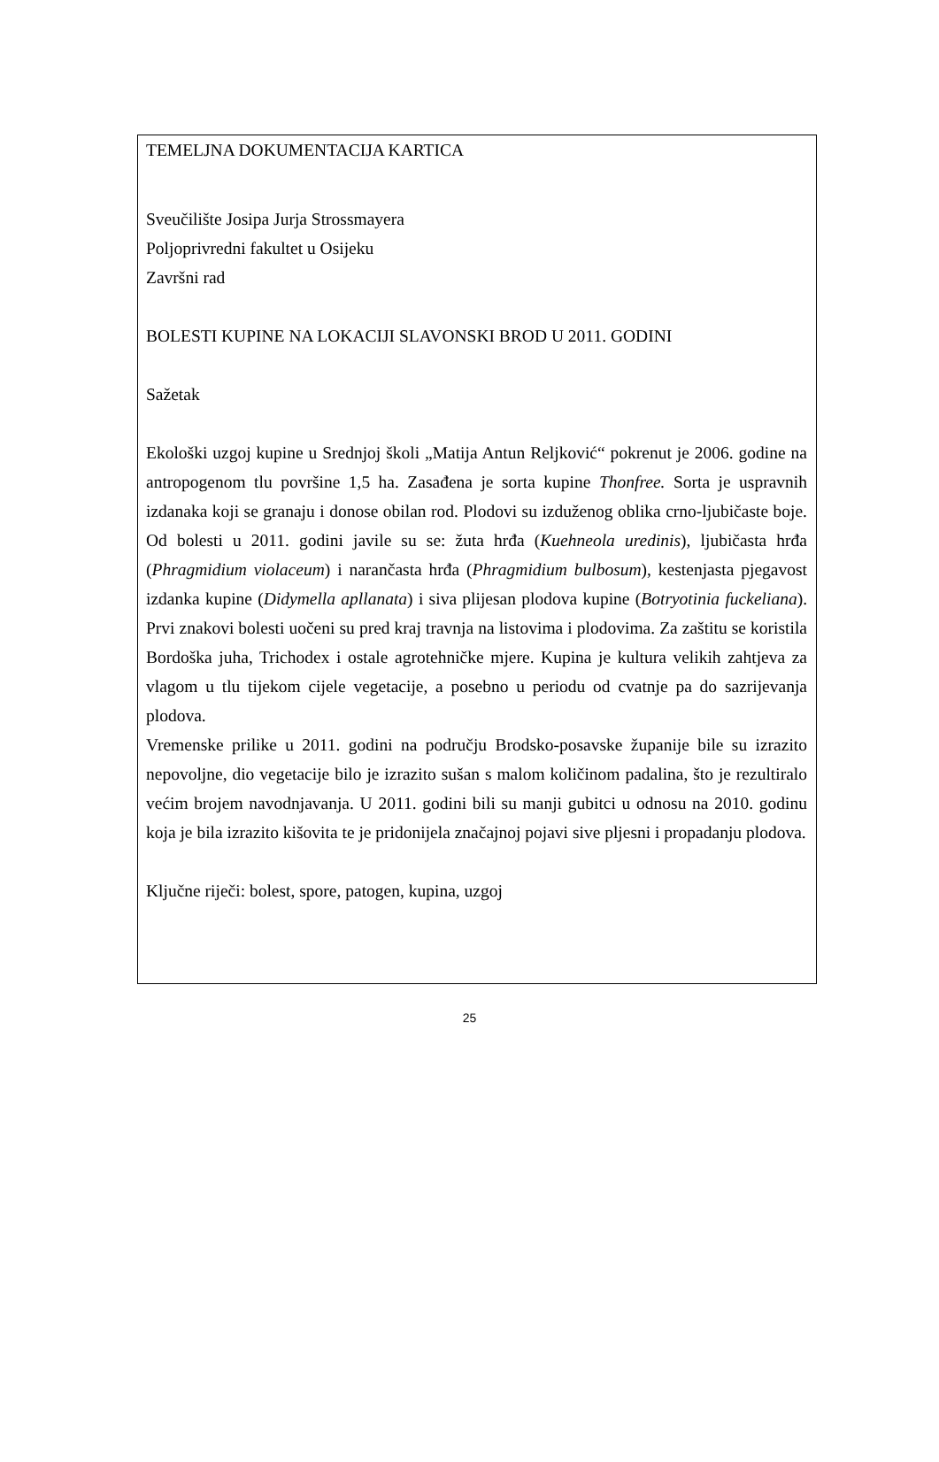TEMELJNA DOKUMENTACIJA KARTICA
Sveučilište Josipa Jurja Strossmayera
Poljoprivredni fakultet u Osijeku
Završni rad
BOLESTI KUPINE NA LOKACIJI SLAVONSKI BROD U 2011. GODINI
Sažetak
Ekološki uzgoj kupine u Srednjoj školi „Matija Antun Reljković“ pokrenut je 2006. godine na antropogenom tlu površine 1,5 ha. Zasađena je sorta kupine Thonfree. Sorta je uspravnih izdanaka koji se granaju i donose obilan rod. Plodovi su izduženog oblika crno-ljubičaste boje. Od bolesti u 2011. godini javile su se: žuta hrđa (Kuehneola uredinis), ljubičasta hrđa (Phragmidium violaceum) i narančasta hrđa (Phragmidium bulbosum), kestenjasta pjegavost izdanka kupine (Didymella apllanata) i siva plijesan plodova kupine (Botryotinia fuckeliana). Prvi znakovi bolesti uočeni su pred kraj travnja na listovima i plodovima. Za zaštitu se koristila Bordoška juha, Trichodex i ostale agrotehničke mjere. Kupina je kultura velikih zahtjeva za vlagom u tlu tijekom cijele vegetacije, a posebno u periodu od cvatnje pa do sazrijevanja plodova.
Vremenske prilike u 2011. godini na području Brodsko-posavske županije bile su izrazito nepovoljne, dio vegetacije bilo je izrazito sušan s malom količinom padalina, što je rezultiralo većim brojem navodnjavanja. U 2011. godini bili su manji gubitci u odnosu na 2010. godinu koja je bila izrazito kišovita te je pridonijela značajnoj pojavi sive pljesni i propadanju plodova.
Ključne riječi: bolest, spore, patogen, kupina, uzgoj
25